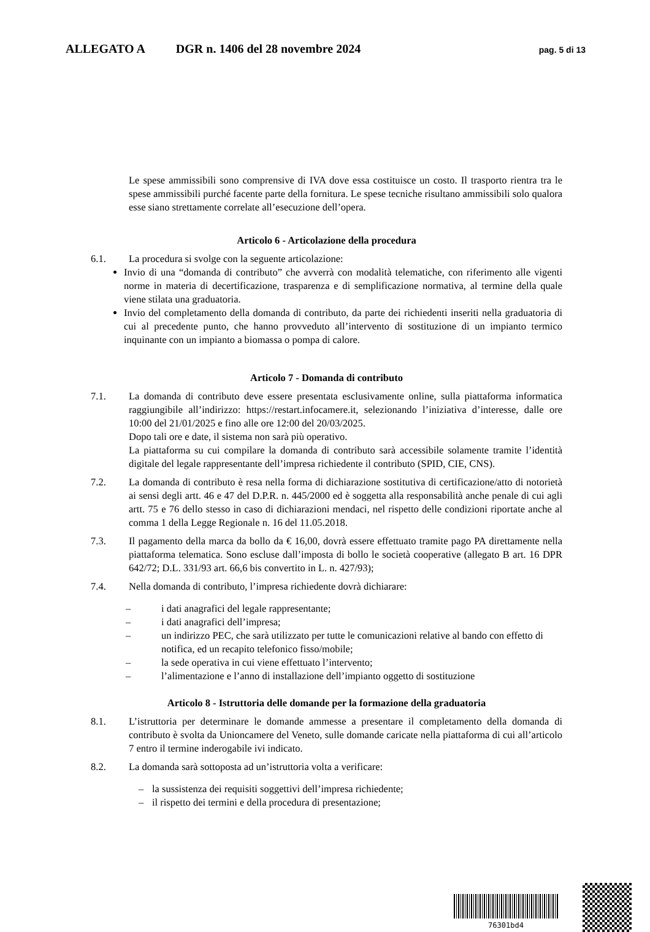ALLEGATO A DGR n. 1406 del 28 novembre 2024 pag. 5 di 13
Le spese ammissibili sono comprensive di IVA dove essa costituisce un costo. Il trasporto rientra tra le spese ammissibili purché facente parte della fornitura. Le spese tecniche risultano ammissibili solo qualora esse siano strettamente correlate all’esecuzione dell’opera.
Articolo 6 ‑ Articolazione della procedura
6.1. La procedura si svolge con la seguente articolazione:
Invio di una “domanda di contributo” che avverrà con modalità telematiche, con riferimento alle vigenti norme in materia di decertificazione, trasparenza e di semplificazione normativa, al termine della quale viene stilata una graduatoria.
Invio del completamento della domanda di contributo, da parte dei richiedenti inseriti nella graduatoria di cui al precedente punto, che hanno provveduto all’intervento di sostituzione di un impianto termico inquinante con un impianto a biomassa o pompa di calore.
Articolo 7 ‑ Domanda di contributo
7.1. La domanda di contributo deve essere presentata esclusivamente online, sulla piattaforma informatica raggiungibile all’indirizzo: https://restart.infocamere.it, selezionando l’iniziativa d’interesse, dalle ore 10:00 del 21/01/2025 e fino alle ore 12:00 del 20/03/2025.
Dopo tali ore e date, il sistema non sarà più operativo.
La piattaforma su cui compilare la domanda di contributo sarà accessibile solamente tramite l’identità digitale del legale rappresentante dell’impresa richiedente il contributo (SPID, CIE, CNS).
7.2. La domanda di contributo è resa nella forma di dichiarazione sostitutiva di certificazione/atto di notorietà ai sensi degli artt. 46 e 47 del D.P.R. n. 445/2000 ed è soggetta alla responsabilità anche penale di cui agli artt. 75 e 76 dello stesso in caso di dichiarazioni mendaci, nel rispetto delle condizioni riportate anche al comma 1 della Legge Regionale n. 16 del 11.05.2018.
7.3. Il pagamento della marca da bollo da € 16,00, dovrà essere effettuato tramite pago PA direttamente nella piattaforma telematica. Sono escluse dall’imposta di bollo le società cooperative (allegato B art. 16 DPR 642/72; D.L. 331/93 art. 66,6 bis convertito in L. n. 427/93);
7.4. Nella domanda di contributo, l’impresa richiedente dovrà dichiarare:
– i dati anagrafici del legale rappresentante;
– i dati anagrafici dell’impresa;
– un indirizzo PEC, che sarà utilizzato per tutte le comunicazioni relative al bando con effetto di notifica, ed un recapito telefonico fisso/mobile;
– la sede operativa in cui viene effettuato l’intervento;
– l’alimentazione e l’anno di installazione dell’impianto oggetto di sostituzione
Articolo 8 ‑ Istruttoria delle domande per la formazione della graduatoria
8.1. L’istruttoria per determinare le domande ammesse a presentare il completamento della domanda di contributo è svolta da Unioncamere del Veneto, sulle domande caricate nella piattaforma di cui all’articolo 7 entro il termine inderogabile ivi indicato.
8.2. La domanda sarà sottoposta ad un’istruttoria volta a verificare:
– la sussistenza dei requisiti soggettivi dell’impresa richiedente;
– il rispetto dei termini e della procedura di presentazione;
76301bd4